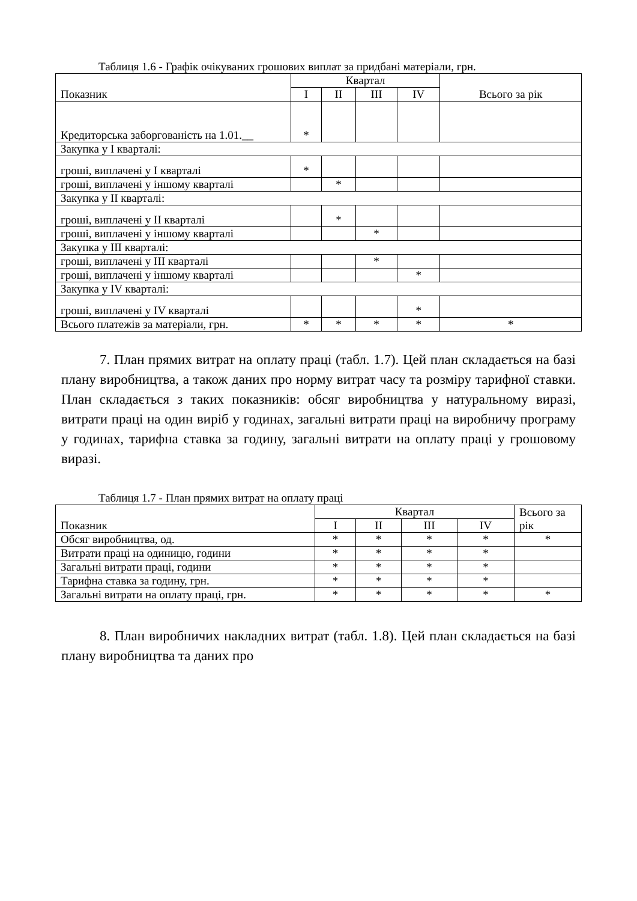Таблиця 1.6 - Графік очікуваних грошових виплат за придбані матеріали, грн.
| Показник | Квартал | | | | Всього за рік |
| --- | --- | --- | --- | --- | --- |
| | I | II | III | IV | |
| Кредиторська заборгованість на 1.01.__ | * | | | | |
| Закупка у I кварталі: | | | | | |
| гроші, виплачені у I кварталі | * | | | | |
| гроші, виплачені у іншому кварталі | | * | | | |
| Закупка у II кварталі: | | | | | |
| гроші, виплачені у II кварталі | | * | | | |
| гроші, виплачені у іншому кварталі | | | * | | |
| Закупка у III кварталі: | | | | | |
| гроші, виплачені у III кварталі | | | * | | |
| гроші, виплачені у іншому кварталі | | | | * | |
| Закупка у IV кварталі: | | | | | |
| гроші, виплачені у IV кварталі | | | | * | |
| Всього платежів за матеріали, грн. | * | * | * | * | * |
7. План прямих витрат на оплату праці (табл. 1.7). Цей план складається на базі плану виробництва, а також даних про норму витрат часу та розміру тарифної ставки. План складається з таких показників: обсяг виробництва у натуральному виразі, витрати праці на один виріб у годинах, загальні витрати праці на виробничу програму у годинах, тарифна ставка за годину, загальні витрати на оплату праці у грошовому виразі.
Таблиця 1.7 - План прямих витрат на оплату праці
| Показник | Квартал | | | | Всього за рік |
| --- | --- | --- | --- | --- | --- |
| | I | II | III | IV | |
| Обсяг виробництва, од. | * | * | * | * | * |
| Витрати праці на одиницю, години | * | * | * | * | |
| Загальні витрати праці, години | * | * | * | * | |
| Тарифна ставка за годину, грн. | * | * | * | * | |
| Загальні витрати на оплату праці, грн. | * | * | * | * | * |
8. План виробничих накладних витрат (табл. 1.8). Цей план складається на базі плану виробництва та даних про